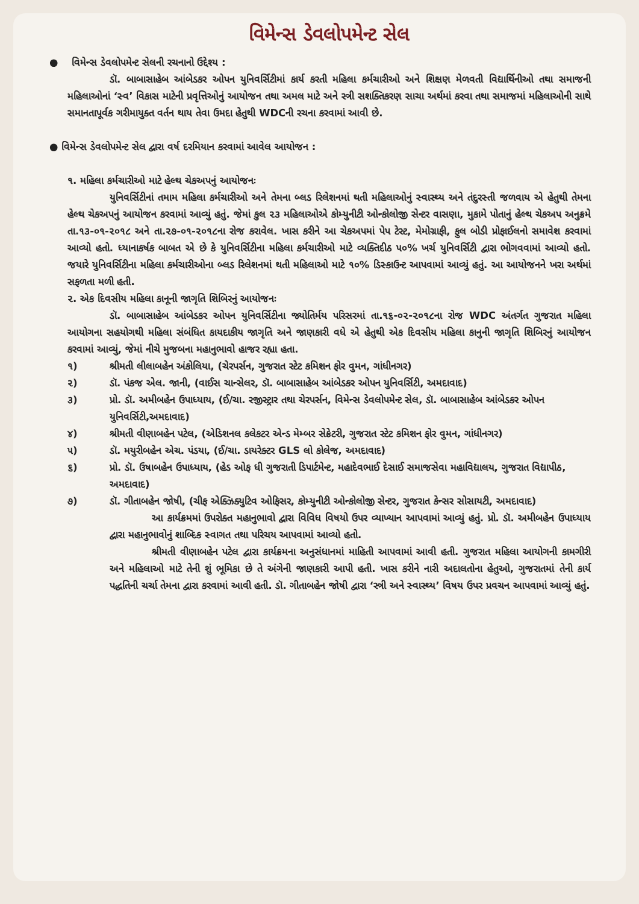વિમેન્સ ડેવલોપમેન્ટ સેલ
● વિમેન્સ ડેવલોપમેન્ટ સેલની રચનાનો ઉદ્દેશ્ય :
ડૉ. બાબાસાહેબ આંબેડકર ઓપન યુનિવર્સિટીમાં કાર્ય કરતી મહિલા કર્મચારીઓ અને શિક્ષણ મેળવતી વિદ્યાર્થિનીઓ તથા સમાજની મહિલાઓનાં ‘સ્વ’ વિકાસ માટેની પ્રવૃત્તિઓનું આયોજન તથા અમલ માટે અને સ્ત્રી સશક્તિકરણ સાચા અર્થમાં કરવા તથા સમાજમાં મહિલાઓની સાથે સમાનતાપૂર્વક ગરીમાયુક્ત વર્તન થાય તેવા ઉમદા હેતુથી WDCની રચના કરવામાં આવી છે.
● વિમેન્સ ડેવલોપમેન્ટ સેલ દ્વારા વર્ષ દરમિયાન કરવામાં આવેલ આયોજન :
૧. મહિલા કર્મચારીઓ માટે હેલ્થ ચેકઅપનું આયોજનઃ
યુનિવર્સિટીનાં તમામ મહિલા કર્મચારીઓ અને તેમના બ્લડ રિલેશનમાં થતી મહિલાઓનું સ્વાસ્થ્ય અને તંદુરસ્તી જળવાય એ હેતુથી તેમના હેલ્થ ચેકઅપનું આયોજન કરવામાં આવ્યું હતું. જેમાં કુલ ૨૩ મહિલાઓએ કોમ્યુનીટી ઓન્કોલોજી સેન્ટર વાસણા, મુકામે પોતાનું હેલ્થ ચેકઅપ અનુક્રમે તા.૧૩-૦૧-૨૦૧૮ અને તા.૨૭-૦૧-૨૦૧૮ના રોજ કરાવેલ. ખાસ કરીને આ ચેકઅપમાં પેપ ટેસ્ટ, મેમોગ્રાફી, ફુલ બોડી પ્રોફાઈલનો સમાવેશ કરવામાં આવ્યો હતો. ધ્યાનાકર્ષક બાબત એ છે કે યુનિવર્સિટીના મહિલા કર્મચારીઓ માટે વ્યક્તિદીઠ ૫૦% ખર્ચ યુનિવર્સિટી દ્વારા ભોગવવામાં આવ્યો હતો. જયારે યુનિવર્સિટીના મહિલા કર્મચારીઓના બ્લડ રિલેશનમાં થતી મહિલાઓ માટે ૧૦% ડિસ્કાઉન્ટ આપવામાં આવ્યું હતું. આ આયોજનને ખરા અર્થમાં સફળતા મળી હતી.
૨. એક દિવસીય મહિલા કાનૂની જાગૃતિ શિબિરનું આયોજનઃ
ડૉ. બાબાસાહેબ આંબેડકર ઓપન યુનિવર્સિટીના જ્યોતિર્મય પરિસરમાં તા.૧૬-૦૨-૨૦૧૮ના રોજ WDC અંતર્ગત ગુજરાત મહિલા આયોગના સહયોગથી મહિલા સંબંધિત કાયદાકીય જાગૃતિ અને જાણકારી વધે એ હેતુથી એક દિવસીય મહિલા કાનુની જાગૃતિ શિબિરનું આયોજન કરવામાં આવ્યું, જેમાં નીચે મુજબના મહાનુભાવો હાજર રહ્યા હતા.
૧) શ્રીમતી લીલાબહેન અંકોલિયા, (ચેરપર્સન, ગુજરાત સ્ટેટ કમિશન ફોર વુમન, ગાંધીનગર)
૨) ડૉ. પંકજ એલ. જાની, (વાઈસ ચાન્સેલર, ડૉ. બાબાસાહેબ આંબેડકર ઓપન યુનિવર્સિટી, અમદાવાદ)
૩) પ્રો. ડૉ. અમીબહેન ઉપાધ્યાય, (ઈ/ચા. રજીસ્ટ્રાર તથા ચેરપર્સન, વિમેન્સ ડેવલોપમેન્ટ સેલ, ડૉ. બાબાસાહેબ આંબેડકર ઓપન યુનિવર્સિટી,અમદાવાદ)
૪) શ્રીમતી વીણાબહેન પટેલ, (એડિશનલ કલેકટર એન્ડ મેમ્બર સેક્રેટરી, ગુજરાત સ્ટેટ કમિશન ફોર વુમન, ગાંધીનગર)
૫) ડૉ. મયુરીબહેન એચ. પંડયા, (ઈ/ચા. ડાયરેક્ટર GLS લો કોલેજ, અમદાવાદ)
૬) પ્રો. ડૉ. ઉષાબહેન ઉપાધ્યાય, (હેડ ઓફ ધી ગુજરાતી ડિપાર્ટમેન્ટ, મહાદેવભાઈ દેસાઈ સમાજસેવા મહાવિદ્યાલય, ગુજરાત વિદ્યાપીઠ, અમદાવાદ)
૭) ડૉ. ગીતાબહેન જોષી, (ચીફ એક્ઝિક્યુટિવ ઓફિસર, કોમ્યુનીટી ઓન્કોલોજી સેન્ટર, ગુજરાત કેન્સર સોસાયટી, અમદાવાદ)
આ કાર્યક્રમમાં ઉપરોક્ત મહાનુભાવો દ્વારા વિવિધ વિષયો ઉપર વ્યાખ્યાન આપવામાં આવ્યું હતું. પ્રો. ડૉ. અમીબહેન ઉપાધ્યાય દ્વારા મહાનુભાવોનું શાબ્દિક સ્વાગત તથા પરિચય આપવામાં આવ્યો હતો.
શ્રીમતી વીણાબહેન પટેલ દ્વારા કાર્યક્રમના અનુસંધાનમાં માહિતી આપવામાં આવી હતી. ગુજરાત મહિલા આયોગની કામગીરી અને મહિલાઓ માટે તેની શું ભૂમિકા છે તે અંગેની જાણકારી આપી હતી. ખાસ કરીને નારી અદાલતોના હેતુઓ, ગુજરાતમાં તેની કાર્ય પદ્ધતિની ચર્ચા તેમના દ્વારા કરવામાં આવી હતી. ડૉ. ગીતાબહેન જોષી દ્વારા ‘સ્ત્રી અને સ્વાસ્થ્ય’ વિષય ઉપર પ્રવચન આપવામાં આવ્યું હતું.